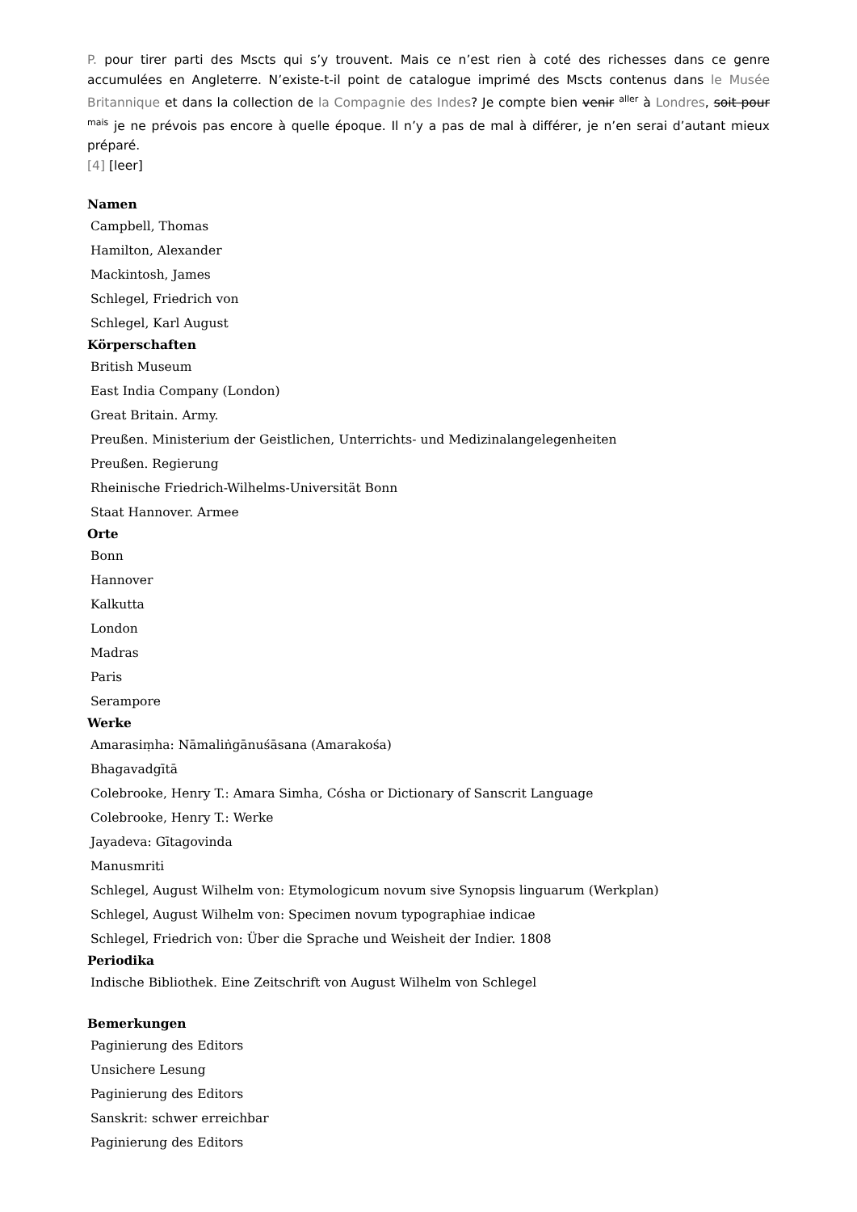P. pour tirer parti des Mscts qui s’y trouvent. Mais ce n’est rien à coté des richesses dans ce genre accumulées en Angleterre. N’existe-t-il point de catalogue imprimé des Mscts contenus dans le Musée Britannique et dans la collection de la Compagnie des Indes? Je compte bien venir <sup>aller</sup> à Londres, soit pour <sup>mais</sup> je ne prévois pas encore à quelle époque. Il n’y a pas de mal à différer, je n’en serai d’autant mieux préparé.
[4] [leer]
Namen
Campbell, Thomas
Hamilton, Alexander
Mackintosh, James
Schlegel, Friedrich von
Schlegel, Karl August
Körperschaften
British Museum
East India Company (London)
Great Britain. Army.
Preußen. Ministerium der Geistlichen, Unterrichts- und Medizinalangelegenheiten
Preußen. Regierung
Rheinische Friedrich-Wilhelms-Universität Bonn
Staat Hannover. Armee
Orte
Bonn
Hannover
Kalkutta
London
Madras
Paris
Serampore
Werke
Amarasiṃha: Nāmaliṅgānuśāsana (Amarakośa)
Bhagavadgītā
Colebrooke, Henry T.: Amara Simha, Cósha or Dictionary of Sanscrit Language
Colebrooke, Henry T.: Werke
Jayadeva: Gītagovinda
Manusmriti
Schlegel, August Wilhelm von: Etymologicum novum sive Synopsis linguarum (Werkplan)
Schlegel, August Wilhelm von: Specimen novum typographiae indicae
Schlegel, Friedrich von: Über die Sprache und Weisheit der Indier. 1808
Periodika
Indische Bibliothek. Eine Zeitschrift von August Wilhelm von Schlegel
Bemerkungen
Paginierung des Editors
Unsichere Lesung
Paginierung des Editors
Sanskrit: schwer erreichbar
Paginierung des Editors